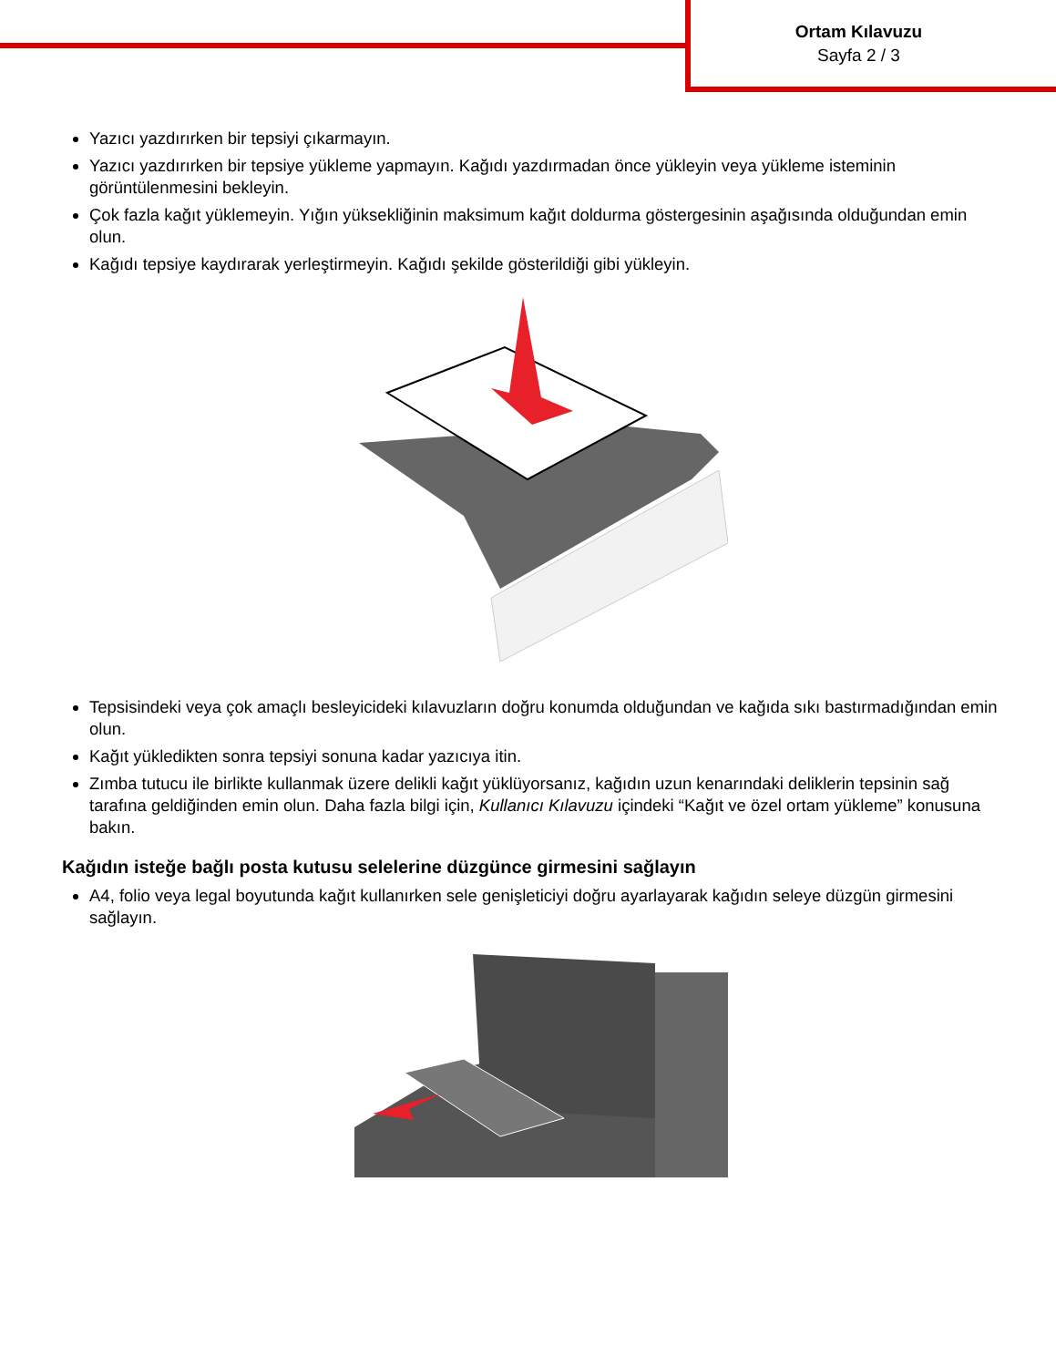Ortam Kılavuzu
Sayfa 2 / 3
Yazıcı yazdırırken bir tepsiyi çıkarmayın.
Yazıcı yazdırırken bir tepsiye yükleme yapmayın. Kağıdı yazdırmadan önce yükleyin veya yükleme isteminin görüntülenmesini bekleyin.
Çok fazla kağıt yüklemeyin. Yığın yüksekliğinin maksimum kağıt doldurma göstergesinin aşağısında olduğundan emin olun.
Kağıdı tepsiye kaydırarak yerleştirmeyin. Kağıdı şekilde gösterildiği gibi yükleyin.
Tepsisindeki veya çok amaçlı besleyicideki kılavuzların doğru konumda olduğundan ve kağıda sıkı bastırmadığından emin olun.
Kağıt yükledikten sonra tepsiyi sonuna kadar yazıcıya itin.
Zımba tutucu ile birlikte kullanmak üzere delikli kağıt yüklüyorsanız, kağıdın uzun kenarındaki deliklerin tepsinin sağ tarafına geldiğinden emin olun. Daha fazla bilgi için, Kullanıcı Kılavuzu içindeki “Kağıt ve özel ortam yükleme” konusuna bakın.
Kağıdın isteğe bağlı posta kutusu selelerine düzgünce girmesini sağlayın
A4, folio veya legal boyutunda kağıt kullanırken sele genişleticiyi doğru ayarlayarak kağıdın seleye düzgün girmesini sağlayın.